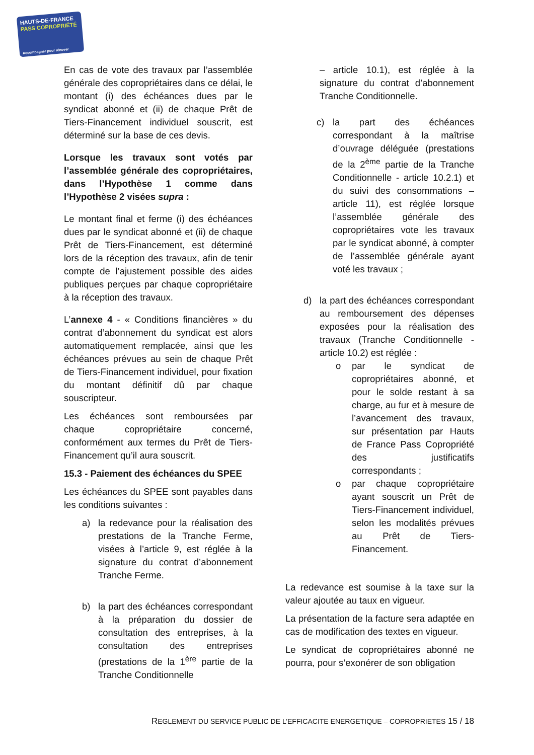HAUTS-DE-FRANCE
PASS COPROPRIÉTÉ
Accompagner pour rénover
En cas de vote des travaux par l’assemblée générale des copropriétaires dans ce délai, le montant (i) des échéances dues par le syndicat abonné et (ii) de chaque Prêt de Tiers-Financement individuel souscrit, est déterminé sur la base de ces devis.
Lorsque les travaux sont votés par l’assemblée générale des copropriétaires, dans l’Hypothèse 1 comme dans l’Hypothèse 2 visées supra :
Le montant final et ferme (i) des échéances dues par le syndicat abonné et (ii) de chaque Prêt de Tiers-Financement, est déterminé lors de la réception des travaux, afin de tenir compte de l’ajustement possible des aides publiques perçues par chaque copropriétaire à la réception des travaux.
L’annexe 4 - « Conditions financières » du contrat d’abonnement du syndicat est alors automatiquement remplacée, ainsi que les échéances prévues au sein de chaque Prêt de Tiers-Financement individuel, pour fixation du montant définitif dû par chaque souscripteur.
Les échéances sont remboursées par chaque copropriétaire concerné, conformément aux termes du Prêt de Tiers-Financement qu’il aura souscrit.
15.3 - Paiement des échéances du SPEE
Les échéances du SPEE sont payables dans les conditions suivantes :
a) la redevance pour la réalisation des prestations de la Tranche Ferme, visées à l’article 9, est réglée à la signature du contrat d’abonnement Tranche Ferme.
b) la part des échéances correspondant à la préparation du dossier de consultation des entreprises, à la consultation des entreprises (prestations de la 1<sup>ère</sup> partie de la Tranche Conditionnelle
– article 10.1), est réglée à la signature du contrat d’abonnement Tranche Conditionnelle.
c) la part des échéances correspondant à la maîtrise d’ouvrage déléguée (prestations de la 2<sup>ème</sup> partie de la Tranche Conditionnelle - article 10.2.1) et du suivi des consommations – article 11), est réglée lorsque l’assemblée générale des copropriétaires vote les travaux par le syndicat abonné, à compter de l’assemblée générale ayant voté les travaux ;
d) la part des échéances correspondant au remboursement des dépenses exposées pour la réalisation des travaux (Tranche Conditionnelle - article 10.2) est réglée :
o par le syndicat de copropriétaires abonné, et pour le solde restant à sa charge, au fur et à mesure de l’avancement des travaux, sur présentation par Hauts de France Pass Copropriété des justificatifs correspondants ;
o par chaque copropriétaire ayant souscrit un Prêt de Tiers-Financement individuel, selon les modalités prévues au Prêt de Tiers-Financement.
La redevance est soumise à la taxe sur la valeur ajoutée au taux en vigueur.
La présentation de la facture sera adaptée en cas de modification des textes en vigueur.
Le syndicat de copropriétaires abonné ne pourra, pour s’exonérer de son obligation
REGLEMENT DU SERVICE PUBLIC DE L’EFFICACITE ENERGETIQUE – COPROPRIETES 15 / 18